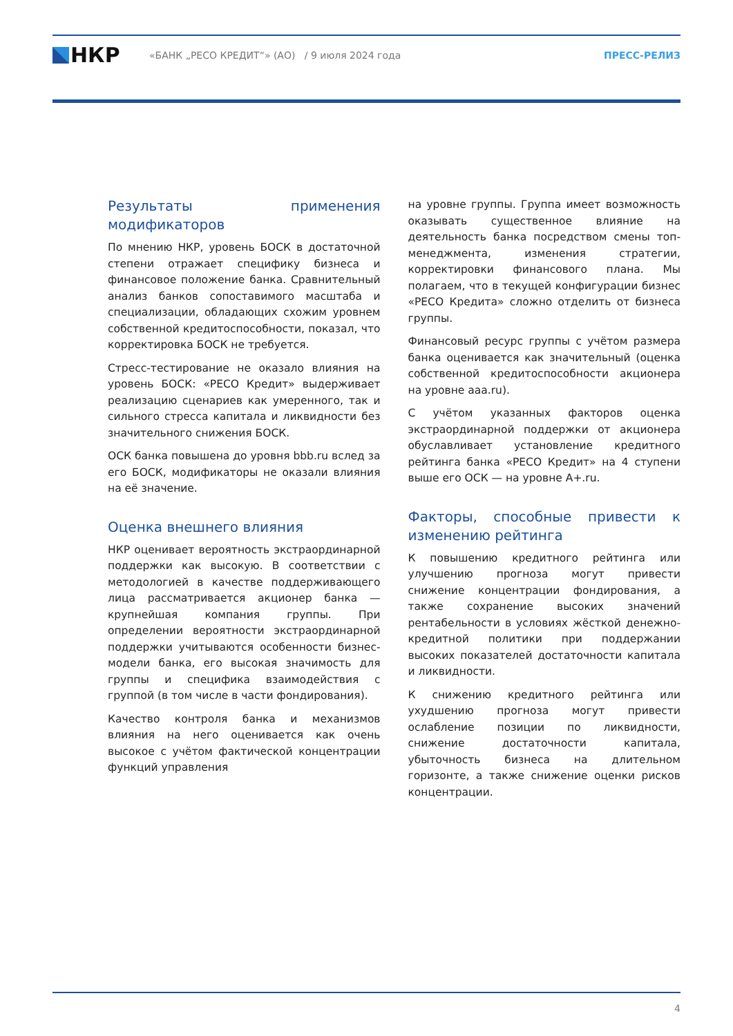НКР
«БАНК „РЕСО КРЕДИТ“» (АО) / 9 июля 2024 года ПРЕСС-РЕЛИЗ
Результаты применения модификаторов
По мнению НКР, уровень БОСК в достаточной степени отражает специфику бизнеса и финансовое положение банка. Сравнительный анализ банков сопоставимого масштаба и специализации, обладающих схожим уровнем собственной кредитоспособности, показал, что корректировка БОСК не требуется.
Стресс-тестирование не оказало влияния на уровень БОСК: «РЕСО Кредит» выдерживает реализацию сценариев как умеренного, так и сильного стресса капитала и ликвидности без значительного снижения БОСК.
ОСК банка повышена до уровня bbb.ru вслед за его БОСК, модификаторы не оказали влияния на её значение.
Оценка внешнего влияния
НКР оценивает вероятность экстраординарной поддержки как высокую. В соответствии с методологией в качестве поддерживающего лица рассматривается акционер банка — крупнейшая компания группы. При определении вероятности экстраординарной поддержки учитываются особенности бизнес-модели банка, его высокая значимость для группы и специфика взаимодействия с группой (в том числе в части фондирования).
Качество контроля банка и механизмов влияния на него оценивается как очень высокое с учётом фактической концентрации функций управления
на уровне группы. Группа имеет возможность оказывать существенное влияние на деятельность банка посредством смены топ-менеджмента, изменения стратегии, корректировки финансового плана. Мы полагаем, что в текущей конфигурации бизнес «РЕСО Кредита» сложно отделить от бизнеса группы.
Финансовый ресурс группы с учётом размера банка оценивается как значительный (оценка собственной кредитоспособности акционера на уровне aaa.ru).
С учётом указанных факторов оценка экстраординарной поддержки от акционера обуславливает установление кредитного рейтинга банка «РЕСО Кредит» на 4 ступени выше его ОСК — на уровне A+.ru.
Факторы, способные привести к изменению рейтинга
К повышению кредитного рейтинга или улучшению прогноза могут привести снижение концентрации фондирования, а также сохранение высоких значений рентабельности в условиях жёсткой денежно-кредитной политики при поддержании высоких показателей достаточности капитала и ликвидности.
К снижению кредитного рейтинга или ухудшению прогноза могут привести ослабление позиции по ликвидности, снижение достаточности капитала, убыточность бизнеса на длительном горизонте, а также снижение оценки рисков концентрации.
4